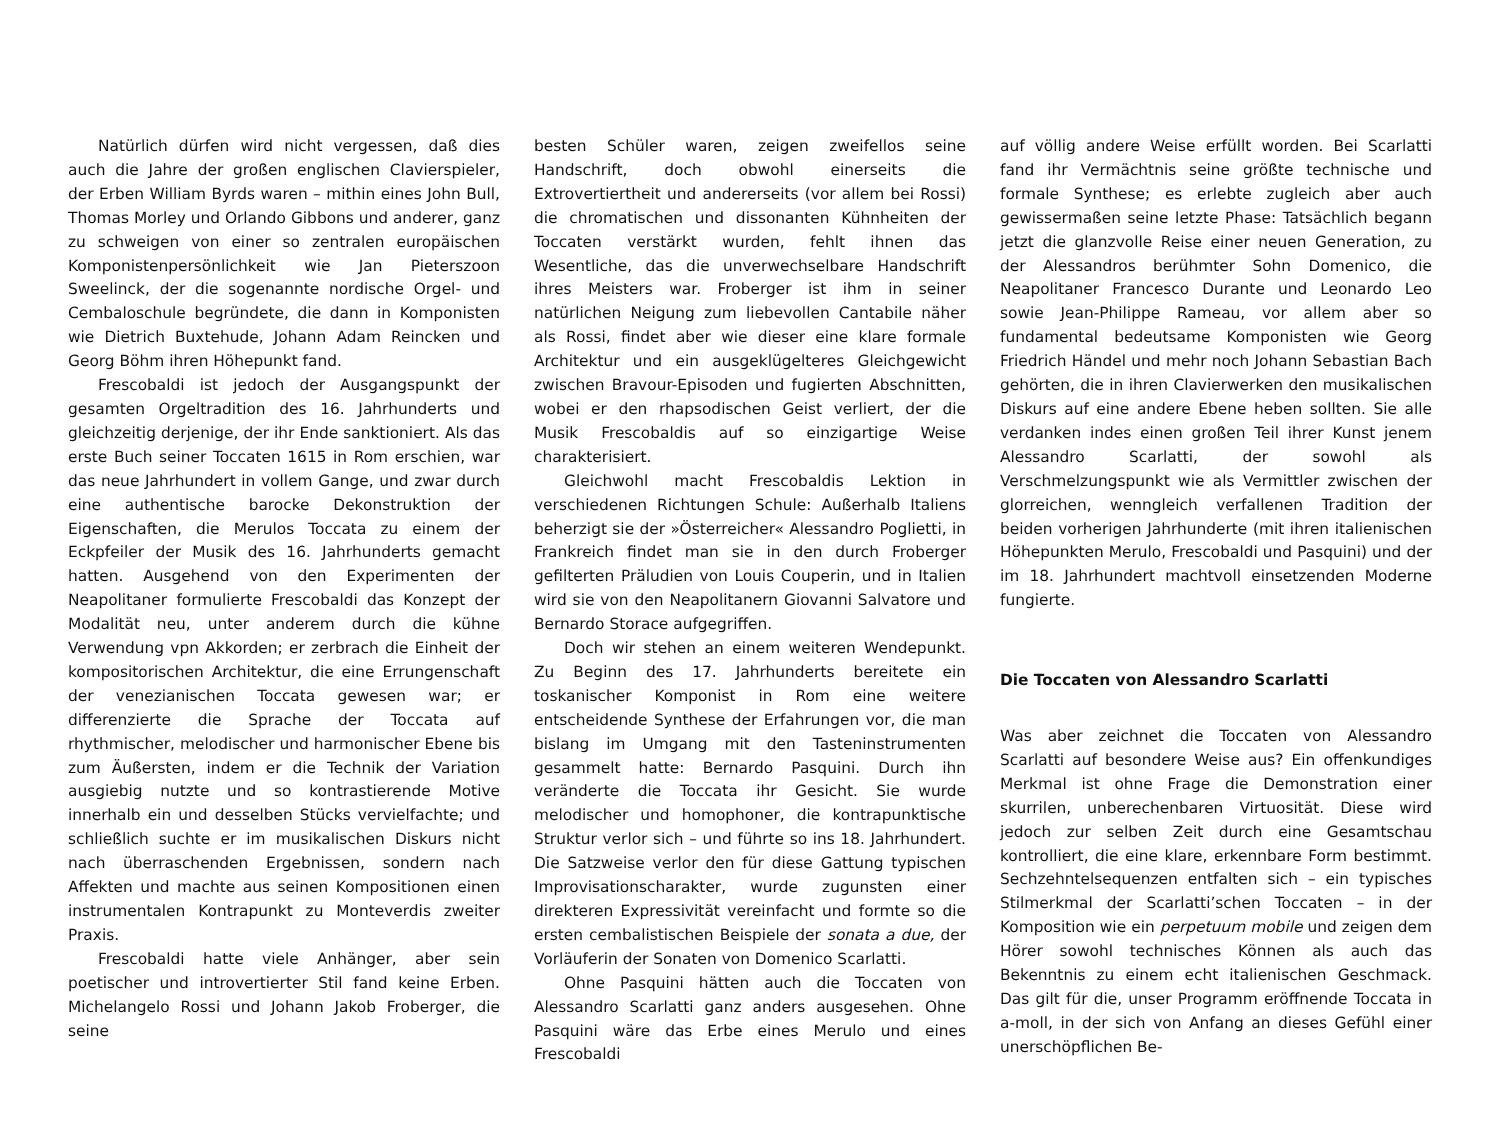Natürlich dürfen wird nicht vergessen, daß dies auch die Jahre der großen englischen Clavierspieler, der Erben William Byrds waren – mithin eines John Bull, Thomas Morley und Orlando Gibbons und anderer, ganz zu schweigen von einer so zentralen europäischen Komponistenpersönlichkeit wie Jan Pieterszoon Sweelinck, der die sogenannte nordische Orgel- und Cembaloschule begründete, die dann in Komponisten wie Dietrich Buxtehude, Johann Adam Reincken und Georg Böhm ihren Höhepunkt fand.
Frescobaldi ist jedoch der Ausgangspunkt der gesamten Orgeltradition des 16. Jahrhunderts und gleichzeitig derjenige, der ihr Ende sanktioniert. Als das erste Buch seiner Toccaten 1615 in Rom erschien, war das neue Jahrhundert in vollem Gange, und zwar durch eine authentische barocke Dekonstruktion der Eigenschaften, die Merulos Toccata zu einem der Eckpfeiler der Musik des 16. Jahrhunderts gemacht hatten. Ausgehend von den Experimenten der Neapolitaner formulierte Frescobaldi das Konzept der Modalität neu, unter anderem durch die kühne Verwendung vpn Akkorden; er zerbrach die Einheit der kompositorischen Architektur, die eine Errungenschaft der venezianischen Toccata gewesen war; er differenzierte die Sprache der Toccata auf rhythmischer, melodischer und harmonischer Ebene bis zum Äußersten, indem er die Technik der Variation ausgiebig nutzte und so kontrastierende Motive innerhalb ein und desselben Stücks vervielfachte; und schließlich suchte er im musikalischen Diskurs nicht nach überraschenden Ergebnissen, sondern nach Affekten und machte aus seinen Kompositionen einen instrumentalen Kontrapunkt zu Monteverdis zweiter Praxis.
Frescobaldi hatte viele Anhänger, aber sein poetischer und introvertierter Stil fand keine Erben. Michelangelo Rossi und Johann Jakob Froberger, die seine
besten Schüler waren, zeigen zweifellos seine Handschrift, doch obwohl einerseits die Extrovertiertheit und andererseits (vor allem bei Rossi) die chromatischen und dissonanten Kühnheiten der Toccaten verstärkt wurden, fehlt ihnen das Wesentliche, das die unverwechselbare Handschrift ihres Meisters war. Froberger ist ihm in seiner natürlichen Neigung zum liebevollen Cantabile näher als Rossi, findet aber wie dieser eine klare formale Architektur und ein ausgeklügelteres Gleichgewicht zwischen Bravour-Episoden und fugierten Abschnitten, wobei er den rhapsodischen Geist verliert, der die Musik Frescobaldis auf so einzigartige Weise charakterisiert.
Gleichwohl macht Frescobaldis Lektion in verschiedenen Richtungen Schule: Außerhalb Italiens beherzigt sie der »Österreicher« Alessandro Poglietti, in Frankreich findet man sie in den durch Froberger gefilterten Präludien von Louis Couperin, und in Italien wird sie von den Neapolitanern Giovanni Salvatore und Bernardo Storace aufgegriffen.
Doch wir stehen an einem weiteren Wendepunkt. Zu Beginn des 17. Jahrhunderts bereitete ein toskanischer Komponist in Rom eine weitere entscheidende Synthese der Erfahrungen vor, die man bislang im Umgang mit den Tasteninstrumenten gesammelt hatte: Bernardo Pasquini. Durch ihn veränderte die Toccata ihr Gesicht. Sie wurde melodischer und homophoner, die kontrapunktische Struktur verlor sich – und führte so ins 18. Jahrhundert. Die Satzweise verlor den für diese Gattung typischen Improvisationscharakter, wurde zugunsten einer direkteren Expressivität vereinfacht und formte so die ersten cembalistischen Beispiele der sonata a due, der Vorläuferin der Sonaten von Domenico Scarlatti.
Ohne Pasquini hätten auch die Toccaten von Alessandro Scarlatti ganz anders ausgesehen. Ohne Pasquini wäre das Erbe eines Merulo und eines Frescobaldi
auf völlig andere Weise erfüllt worden. Bei Scarlatti fand ihr Vermächtnis seine größte technische und formale Synthese; es erlebte zugleich aber auch gewissermaßen seine letzte Phase: Tatsächlich begann jetzt die glanzvolle Reise einer neuen Generation, zu der Alessandros berühmter Sohn Domenico, die Neapolitaner Francesco Durante und Leonardo Leo sowie Jean-Philippe Rameau, vor allem aber so fundamental bedeutsame Komponisten wie Georg Friedrich Händel und mehr noch Johann Sebastian Bach gehörten, die in ihren Clavierwerken den musikalischen Diskurs auf eine andere Ebene heben sollten. Sie alle verdanken indes einen großen Teil ihrer Kunst jenem Alessandro Scarlatti, der sowohl als Verschmelzungspunkt wie als Vermittler zwischen der glorreichen, wenngleich verfallenen Tradition der beiden vorherigen Jahrhunderte (mit ihren italienischen Höhepunkten Merulo, Frescobaldi und Pasquini) und der im 18. Jahrhundert machtvoll einsetzenden Moderne fungierte.
Die Toccaten von Alessandro Scarlatti
Was aber zeichnet die Toccaten von Alessandro Scarlatti auf besondere Weise aus? Ein offenkundiges Merkmal ist ohne Frage die Demonstration einer skurrilen, unberechenbaren Virtuosität. Diese wird jedoch zur selben Zeit durch eine Gesamtschau kontrolliert, die eine klare, erkennbare Form bestimmt. Sechzehntelsequenzen entfalten sich – ein typisches Stilmerkmal der Scarlatti’schen Toccaten – in der Komposition wie ein perpetuum mobile und zeigen dem Hörer sowohl technisches Können als auch das Bekenntnis zu einem echt italienischen Geschmack. Das gilt für die, unser Programm eröffnende Toccata in a-moll, in der sich von Anfang an dieses Gefühl einer unerschöpflichen Be-